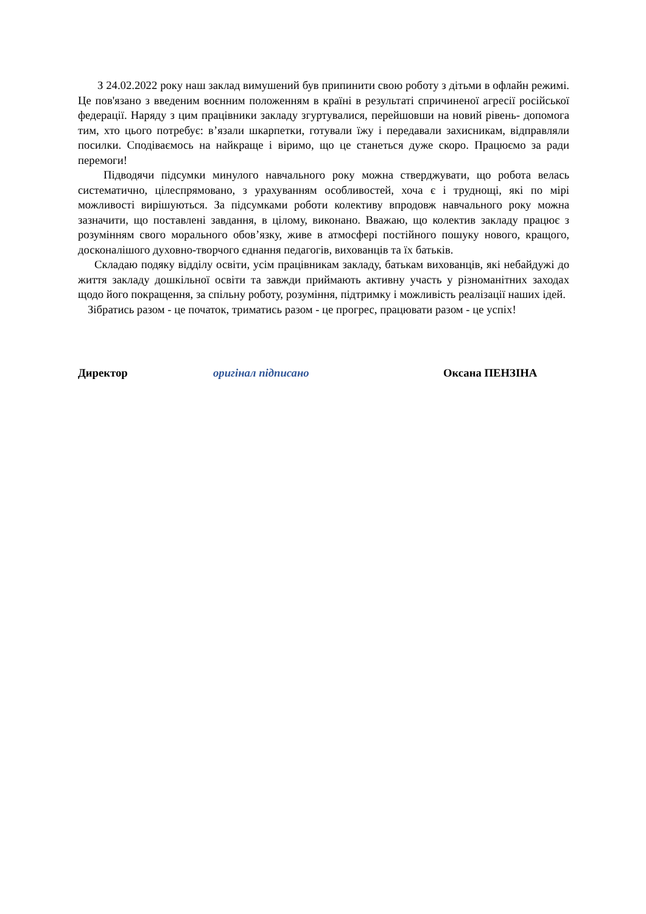З 24.02.2022 року наш заклад вимушений був припинити свою роботу з дітьми в офлайн режимі. Це пов'язано з введеним воєнним положенням в країні в результаті спричиненої агресії російської федерації. Наряду з цим працівники закладу згуртувалися, перейшовши на новий рівень- допомога тим, хто цього потребує: в’язали шкарпетки, готували їжу і передавали захисникам, відправляли посилки. Сподіваємось на найкраще і віримо, що це станеться дуже скоро. Працюємо за ради перемоги!
Підводячи підсумки минулого навчального року можна стверджувати, що робота велась систематично, цілеспрямовано, з урахуванням особливостей, хоча є і труднощі, які по мірі можливості вирішуються. За підсумками роботи колективу впродовж навчального року можна зазначити, що поставлені завдання, в цілому, виконано. Вважаю, що колектив закладу працює з розумінням свого морального обов’язку, живе в атмосфері постійного пошуку нового, кращого, досконалішого духовно-творчого єднання педагогів, вихованців та їх батьків.
Складаю подяку відділу освіти, усім працівникам закладу, батькам вихованців, які небайдужі до життя закладу дошкільної освіти та завжди приймають активну участь у різноманітних заходах щодо його покращення, за спільну роботу, розуміння, підтримку і можливість реалізації наших ідей.
Зібратись разом - це початок, триматись разом - це прогрес, працювати разом - це успіх!
Директор оригінал підписано Оксана ПЕНЗІНА